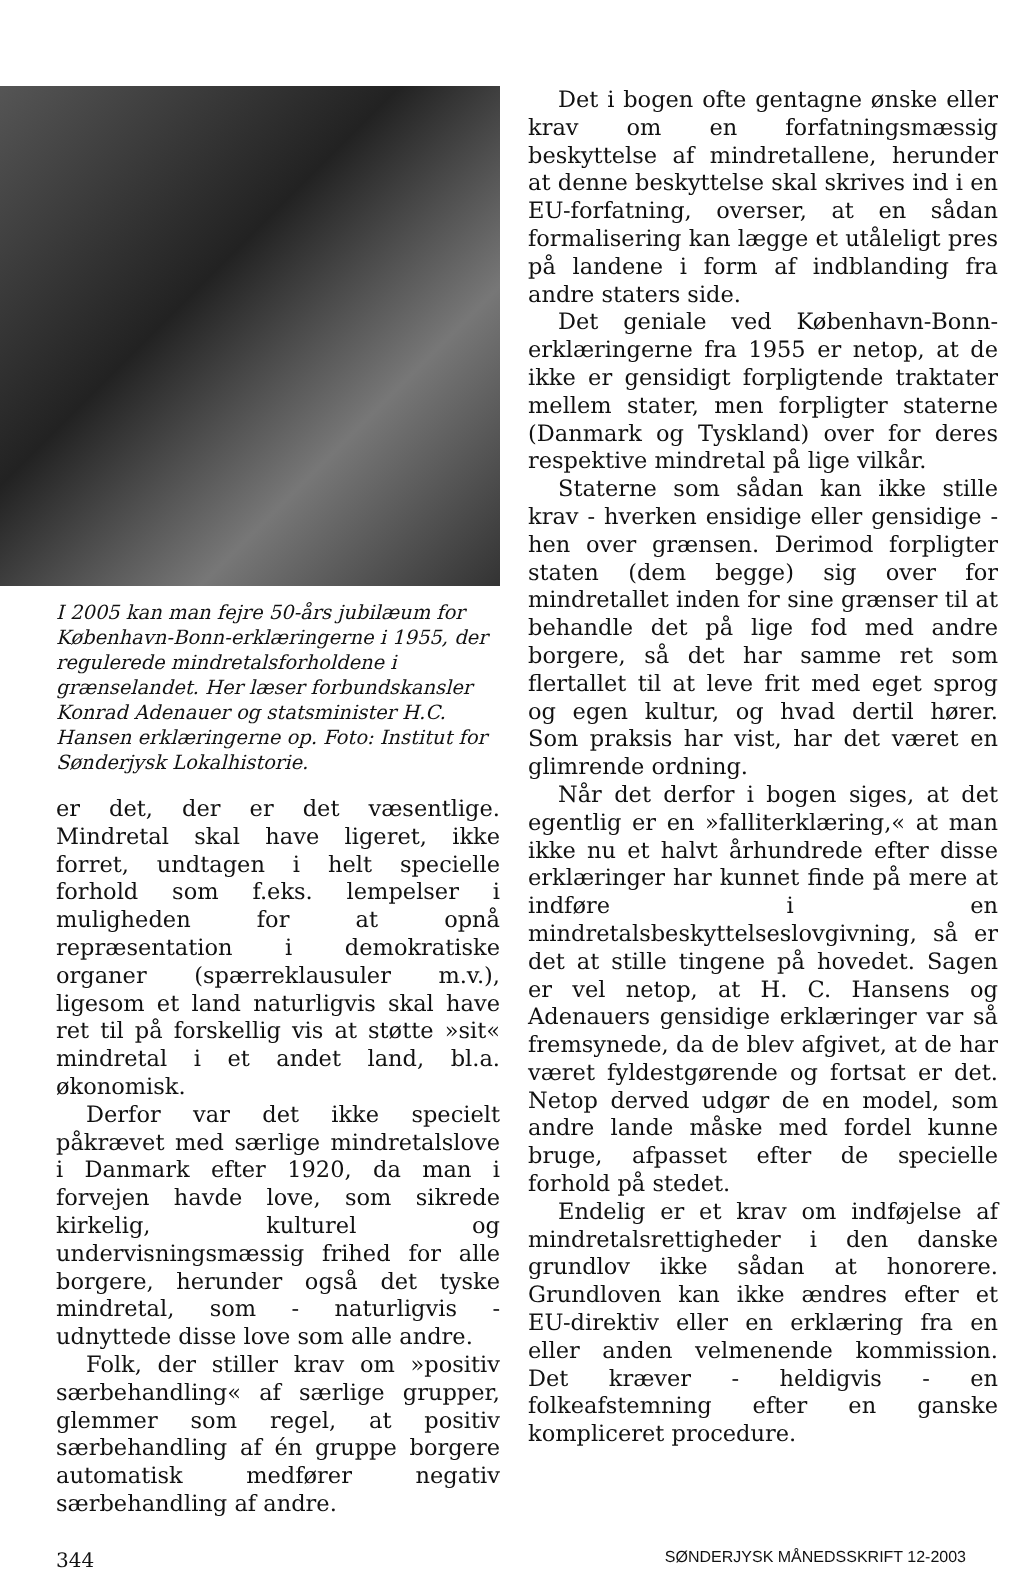I 2005 kan man fejre 50-års jubilæum for København-Bonn-erklæringerne i 1955, der regulerede mindretalsforholdene i grænselandet. Her læser forbundskansler Konrad Adenauer og statsminister H.C. Hansen erklæringerne op. Foto: Institut for Sønderjysk Lokalhistorie.
er det, der er det væsentlige. Mindretal skal have ligeret, ikke forret, undtagen i helt specielle forhold som f.eks. lempelser i muligheden for at opnå repræsentation i demokratiske organer (spærreklausuler m.v.), ligesom et land naturligvis skal have ret til på forskellig vis at støtte »sit« mindretal i et andet land, bl.a. økonomisk.
Derfor var det ikke specielt påkrævet med særlige mindretalslove i Danmark efter 1920, da man i forvejen havde love, som sikrede kirkelig, kulturel og undervisningsmæssig frihed for alle borgere, herunder også det tyske mindretal, som - naturligvis - udnyttede disse love som alle andre.
Folk, der stiller krav om »positiv særbehandling« af særlige grupper, glemmer som regel, at positiv særbehandling af én gruppe borgere automatisk medfører negativ særbehandling af andre.
Det i bogen ofte gentagne ønske eller krav om en forfatningsmæssig beskyttelse af mindretallene, herunder at denne beskyttelse skal skrives ind i en EU-forfatning, overser, at en sådan formalisering kan lægge et utåleligt pres på landene i form af indblanding fra andre staters side.
Det geniale ved København-Bonn-erklæringerne fra 1955 er netop, at de ikke er gensidigt forpligtende traktater mellem stater, men forpligter staterne (Danmark og Tyskland) over for deres respektive mindretal på lige vilkår.
Staterne som sådan kan ikke stille krav - hverken ensidige eller gensidige - hen over grænsen. Derimod forpligter staten (dem begge) sig over for mindretallet inden for sine grænser til at behandle det på lige fod med andre borgere, så det har samme ret som flertallet til at leve frit med eget sprog og egen kultur, og hvad dertil hører. Som praksis har vist, har det været en glimrende ordning.
Når det derfor i bogen siges, at det egentlig er en »falliterklæring,« at man ikke nu et halvt århundrede efter disse erklæringer har kunnet finde på mere at indføre i en mindretalsbeskyttelseslovgivning, så er det at stille tingene på hovedet. Sagen er vel netop, at H. C. Hansens og Adenauers gensidige erklæringer var så fremsynede, da de blev afgivet, at de har været fyldestgørende og fortsat er det. Netop derved udgør de en model, som andre lande måske med fordel kunne bruge, afpasset efter de specielle forhold på stedet.
Endelig er et krav om indføjelse af mindretalsrettigheder i den danske grundlov ikke sådan at honorere. Grundloven kan ikke ændres efter et EU-direktiv eller en erklæring fra en eller anden velmenende kommission. Det kræver - heldigvis - en folkeafstemning efter en ganske kompliceret procedure.
344 SØNDERJYSK MÅNEDSSKRIFT 12-2003